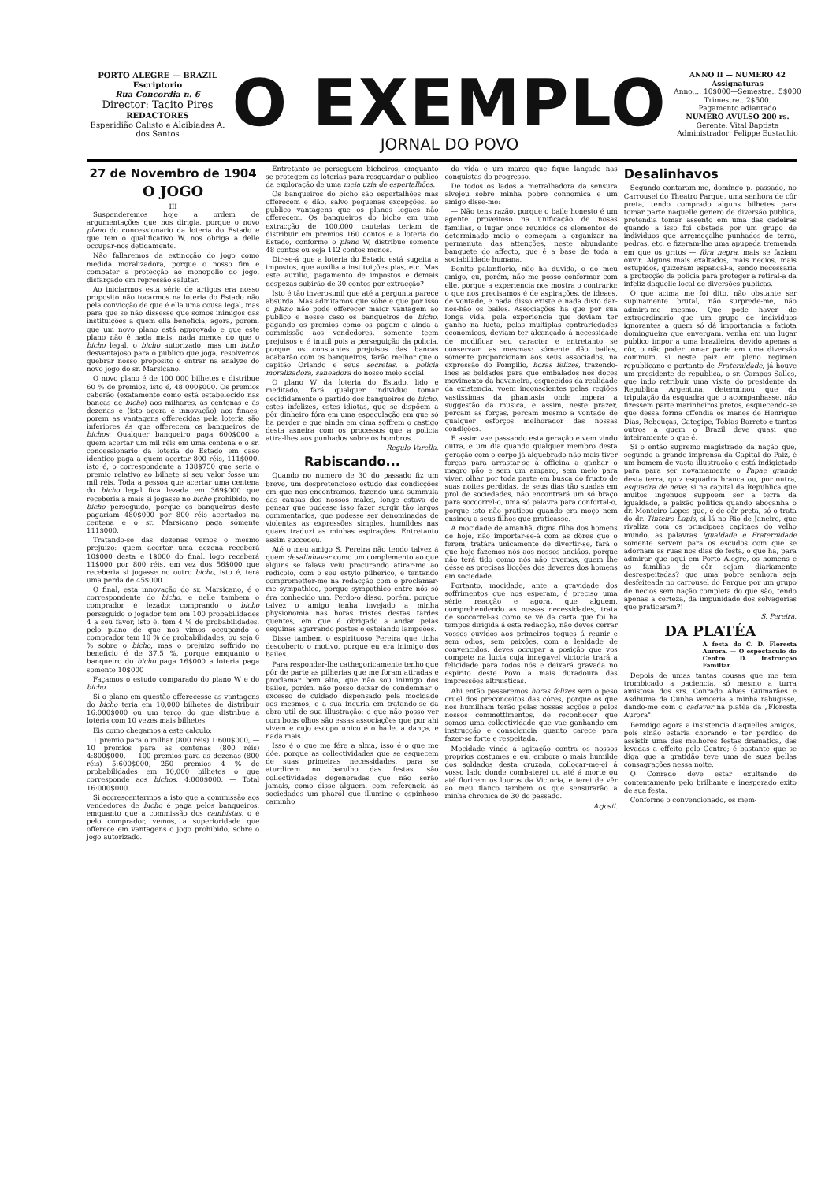PORTO ALEGRE — BRAZIL
Escriptorio
Rua Concordia n. 6
Director: Tacito Pires
REDACTORES
Esperidião Calisto e Alcibiades A. dos Santos
O EXEMPLO
JORNAL DO POVO
ANNO II — NUMERO 42
Assignaturas
Anno.... 10$000—Semestre.. 5$000
Trimestre.. 2$500.
Pagamento adiantado
NUMERO AVULSO 200 rs.
Gerente: Vital Baptista
Administrador: Felippe Eustachio
27 de Novembro de 1904
O JOGO
III
Suspenderemos hoje a ordem de argumentações que nos dirigia, porque o novo plano do concessionario da loteria do Estado e que tem o qualificativo W, nos obriga a delle occupar-nos detidamente.
Não fallaremos da extincção do jogo como medida moralizadora, porque o nosso fim é combater a protecção ao monopolio do jogo, disfarçado em repressão salutar.
Ao iniciarmos esta série de artigos era nosso proposito não tocarmos na loteria do Estado não pela convicção de que é ella uma cousa legal, mas para que se não dissesse que somos inimigos das instituições a quem ella beneficia; agora, porem, que um novo plano está approvado e que este plano não é nada mais, nada menos do que o bicho legal, o bicho autorizado, mas um bicho desvantajoso para o publico que joga, resolvemos quebrar nosso proposito e entrar na analyze do novo jogo do sr. Marsicano.
O novo plano é de 100 000 bilhetes e distribue 60 % de premios, isto é, 48:000$000. Os premios caberão (exatamente como está estabelecido nas bancas de bicho) aos milhares, ás centenas e ás dezenas e (isto agora é innovação) aos finaes; porem as vantagens offerecidas pela loteria são inferiores ás que offerecem os banqueiros de bichos. Qualquer banqueiro paga 600$000 a quem acertar um mil réis em uma centena e o sr. concessionario da loteria do Estado em caso identico paga a quem acertar 800 réis, 111$000, isto é, o correspondente a 138$750 que seria o premio relativo ao bilhete si seu valor fosse um mil réis. Toda a pessoa que acertar uma centena do bicho legal fica lezada em 369$000 que receberia a mais si jogasse no bicho prohibido, no bicho perseguido, porque os banqueiros deste pagariam 480$000 por 800 réis acertados na centena e o sr. Marsicano paga sómente 111$000.
Tratando-se das dezenas vemos o mesmo prejuizo: quem acertar uma dezena receberá 10$000 desta e 1$000 do final, logo receberá 11$000 por 800 réis, em vez dos 56$000 que receberia si jogasse no outro bicho, isto é, terá uma perda de 45$000.
O final, esta innovação do sr. Marsicano, é o correspondente do bicho, e nelle tambem o comprador é lezado: comprando o bicho perseguido o jogador tem em 100 probabilidades 4 a seu favor, isto é, tem 4 % de probabilidades, pelo plano de que nos vimos occupando o comprador tem 10 % de probabilidades, ou seja 6 % sobre o bicho, mas o prejuizo soffrido no beneficio é de 37,5 %, porque emquanto o banqueiro do bicho paga 16$000 a loteria paga somente 10$000
Façamos o estudo comparado do plano W e do bicho.
Si o plano em questão offerecesse as vantagens do bicho teria em 10,000 bilhetes de distribuir 16:000$000 ou um terço do que distribue a lotéria com 10 vezes mais bilhetes.
Eis como chegamos a este calculo:
1 premio para o milhar (800 réis) 1:600$000, — 10 premios para as centenas (800 réis) 4:800$000, — 100 premios para as dezenas (800 réis) 5:600$000, 250 premios 4 % de probabilidades em 10,000 bilhetes o que corresponde aos bichos, 4:000$000. — Total 16:000$000.
Si accrescentarmos a isto que a commissão aos vendedores de bicho é paga pelos banqueiros, emquanto que a commissão dos cambistas, o é pelo comprador, vemos, a superioridade que offerece em vantagens o jogo prohibido, sobre o jogo autorizado.
Entretanto se perseguem bicheiros, emquanto se protegem as loterias para resguardar o publico da exploração de uma meia uzia de espertalhões.
Os banqueiros do bicho são espertalhões mas offerecem e dão, salvo pequenas excepções, ao publico vantagens que os planos legaes não offerecem. Os banqueiros do bicho em uma extracção de 100,000 cautelas teriam de distribuir em premios 160 contos e a loteria do Estado, conforme o plano W, distribue somente 48 contos ou seja 112 contos menos.
Dir-se-á que a loteria do Estado está sugeita a impostos, que auxilia a instituições pias, etc. Mas este auxilio, pagamento de impostos e demais despezas subirão de 30 contos por extracção?
Isto é tão inverosimil que até a pergunta parece absurda. Mas admitamos que sóbe e que por isso o plano não pode offerecer maior vantagem ao publico e nesse caso os banqueiros de bicho, pagando os premios como os pagam e ainda a commissão aos vendedores, somente teem prejuisos e é inutil pois a perseguição da policia, porque os constantes prejuisos das bancas acabarão com os banqueiros, farão melhor que o capitão Orlando e seus secretas, a policia moralizadora, saneadora do nosso meio social.
O plano W da loteria do Estado, lido e meditado, fará qualquer individuo tomar decididamente o partido dos banqueiros de bicho, estes infelizes, estes idiotas, que se dispõem a pôr dinheiro fóra em uma especulação em que só ha perder e que ainda em cima soffrem o castigo desta asneira com os processos que a policia atira-lhes aos punhados sobre os hombros.
Regulo Varella.
Rabiscando...
Quando no numero de 30 do passado fiz um breve, um despretencioso estudo das condicções em que nos encontramos, fazendo uma summula das causas dos nossos males, longe estava de pensar que pudesse isso fazer surgir tão largos commentarios, que podesse ser denominadas de violentas as expressões simples, humildes nas quaes traduzi as minhas aspirações. Entretanto assim succedeu.
Até o meu amigo S. Pereira não tendo talvez á quem desalinhavar como um complemento ao que alguns se falava veiu procurando atirar-me ao redicolo, com o seu estylo pilherico, e tentando comprometter-me na redacção com o proclamar-me sympathico, porque sympathico entre nós só éra conhecido um. Perdo-o disso, porém, porque talvez o amigo tenha invejado a minha physionomia nas horas tristes destas tardes quentes, em que é obrigado a andar pelas esquinas agarrando postes e esteiando lampeões.
Disse tambem o espirituoso Pereira que tinha descoberto o motivo, porque eu era inimigo dos bailes.
Para responder-lhe cathegoricamente tenho que pôr de parte as pilherias que me foram atiradas e proclamar bem alto, que não sou inimigo dos bailes, porém, não posso deixar de condemnar o excesso de cuidado dispensado pela mocidade aos mesmos, e a sua incuria em tratando-se da obra util de sua illustração; o que não posso ver com bons olhos são essas associações que por ahi vivem e cujo escopo unico é o baile, a dança, e nada mais.
Isso é o que me fére a alma, isso é o que me dóe, porque as collectividades que se esquecem de suas primeiras necessidades, para se aturdirem no barulho das festas, são collectividades degeneradas que não serão jamais, como disse alguem, com referencia ás sociedades um pharól que illumine o espinhoso caminho
da vida e um marco que fique lançado nas conquistas do progresso.
De todos os lados a metralhadora da sensura alvejou sobre minha pobre connomica e um amigo disse-me:
— Não tens razão, porque o baile honesto é um agente proveitoso na unificação de nosas familias, o lugar onde reunidos os elementos de determinado meio o começam a organizar na permanuta das attenções, neste abundante banquete do affecto, que é a base de toda a sociabilidade humana.
Bonito palanflorio, não ha duvida, o do meu amigo, eu, porém, não me posso conformar com elle, porque a experiencia nos mostra o contrario: o que nos precisamos é de aspirações, de ideaes, de vontade, e nada disso existe e nada disto dar-nos-hão os bailes. Associações ha que por sua longa vida, pela experiencia que deviam ter ganho na lucta, pelas multiplas contrariedades economicos, deviam ter alcançado á necessidade de modificar seu caracter e entretanto se conservam as mesmas: sómente dão bailes, sómente proporcionam aos seus associados, na expressão do Pompilio, horas felizes, trazendo-lhes as beldades para que embalados nos doces movimento da havaneira, esquecidos da realidade da existencia, voem inconscientes pelas regiões vastissimas da phantasia onde impera a suggestão da musica, e assim, neste prazer, percam as forças, percam mesmo a vontade de qualquer esforços melhorador das nossas condições.
E assim vae passando esta geração e vem vindo outra, e um dia quando qualquer membro desta geração com o corpo já alquebrado não mais tiver forças para arrastar-se á officina a ganhar o magro pão e sem um amparo, sem meio para viver, olhar por toda parte em busca do fructo de suas noites perdidas, de seus dias tão suadas em prol de sociedades, não encontrará um só braço para soccorrel-o, uma só palavra para confortal-o, porque isto não praticou quando era moço nem ensinou a seus filhos que praticasse.
A mocidade de amanhã, digna filha dos homens de hoje, não importar-se-á com as dôres que o ferem, tratára unicamente de divertir-se, fará o que hoje fazemos nós aos nossos anciãos, porque não terá tido como nós não tivemos, quem lhe désse as precisas licções dos deveres dos homens em sociedade.
Portanto, mocidade, ante a gravidade dos soffrimentos que nos esperam, é preciso uma série reacção e agora, que alguem, comprehendendo as nossas necessidades, trata de soccorrel-as como se vê da carta que foi ha tempos dirigida á esta redacção, não deves cerrar vossos ouvidos aos primeiros toques á reunir e sem odios, sem paixões, com a lealdade de convencidos, deves occupar a posição que vos compete na lucta cuja innegavel victoria trará a felicidade para todos nós e deixará gravada no espirito deste Povo a mais duradoura das impressões altruisticas.
Ahi então passaremos horas felizes sem o peso cruel dos preconceitos das côres, porque os que nos humilham terão pelas nossas acções e pelos nossos commettimentos, de reconhecer que somos uma collectividade que vae ganhando em instrucção e consciencia quanto carece para fazer-se forte e respeitada.
Mocidade vinde á agitação contra os nossos proprios costumes e eu, embora o mais humilde dos soldados desta cruzada, collocar-me-ei á vosso lado donde combaterei ou até á morte ou até florirem os louros da Victoria, e terei de vêr ao meu flanco tambem os que sensurarão a minha chronica de 30 do passado.
Arjosil.
Desalinhavos
Segundo contaram-me, domingo p. passado, no Carrousel do Theatro Parque, uma senhora de côr preta, tendo comprado alguns bilhetes para tomar parte naquelle genero de diversão publica, pretendia tomar assento em uma das cadeiras quando a isso foi obstada por um grupo de individuos que arremeçalhe punhados de terra, pedras, etc. e fizeram-lhe uma apupada tremenda em que os gritos — fóra negra, mais se faziam ouvir. Alguns mais exaltados, mais necios, mais estupidos, quizeram espancal-a, sendo necessaria a protecção da policia para proteger a retiral-a da infeliz daquelle local de diversões publicas.
O que acima me foi dito, não obstante ser supinamente brutal, não surprede-me, não admira-me mesmo. Que pode haver de extraordinario que um grupo de individuos ignorantes a quem só dá importancia a fatiota domingueira que envergam, venha em um lugar publico impor a uma brazileira, devido apenas a côr, o não poder tomar parte em uma diversão commum, si neste paiz em pleno regimen republicano e portanto de Fraternidade, já houve um presidente de republica, o sr. Campos Salles, que indo retribuir uma visita do presidente da Republica Argentina, determinou que da tripulação da esquadra que o acompanhasse, não fizessem parte marinheiros pretos, esquecendo-se que dessa forma offendia os manes de Henrique Dias, Rebouças, Categipe, Tobias Barreto e tantos outros a quem o Brazil deve quasi que inteiramente o que é.
Si o então supremo magistrado da nação que, segundo a grande imprensa da Capital do Paiz, é um homem de vasta illustração e está indigictado para para ser novamamente o Papae grande desta terra, quiz esquadra branca ou, por outra, esquadra de neve; si na capital da Republica que muitos ingenuos suppoem ser a terra da igualdade, a paixão politica quando abocanha o dr. Monteiro Lopes que, é de côr preta, só o trata do dr. Tinteiro Lapis, si lá no Rio de Janeiro, que rivaliza com os principaes capitaes do velho mundo, as palavras Igualdade e Fraternidade sómente servem para os escudos com que se adornam as ruas nos dias de festa, o que ha, para admirar que aqui em Porto Alegre, os homens e as familias de côr sejam diariamente desrespeitadas? que uma pobre senhora seja desfeiteada no carrousel do Parque por um grupo de necios sem nação completa do que são, tendo apenas a certeza, da impunidade dos selvagerias que praticaram?!
S. Pereira.
DA PLATÉA
A festa do C. D. Floresta Aurora. — O espectaculo do Centro D. Instrucção Familiar.
Depois de umas tantas cousas que me tem trombicado a paciencia, só mesmo a turra amistosa dos srs. Conrado Alves Guimarães e Asdhuma da Cunha venceria a minha rabugisse, dando-me com o cadaver na platéa da „Floresta Aurora".
Bemdigo agora a insistencia d'aquelles amigos, pois sinão estaria chorando e ter perdido de assistir uma das melhores festas dramatica, das levadas a effeito pelo Centro; é bastante que se diga que a gratidão teve uma de suas bellas consagrações nessa noite.
O Conrado deve estar exultando de contentamento pelo brilhante e inesperado exito de sua festa.
Conforme o convencionado, os mem-